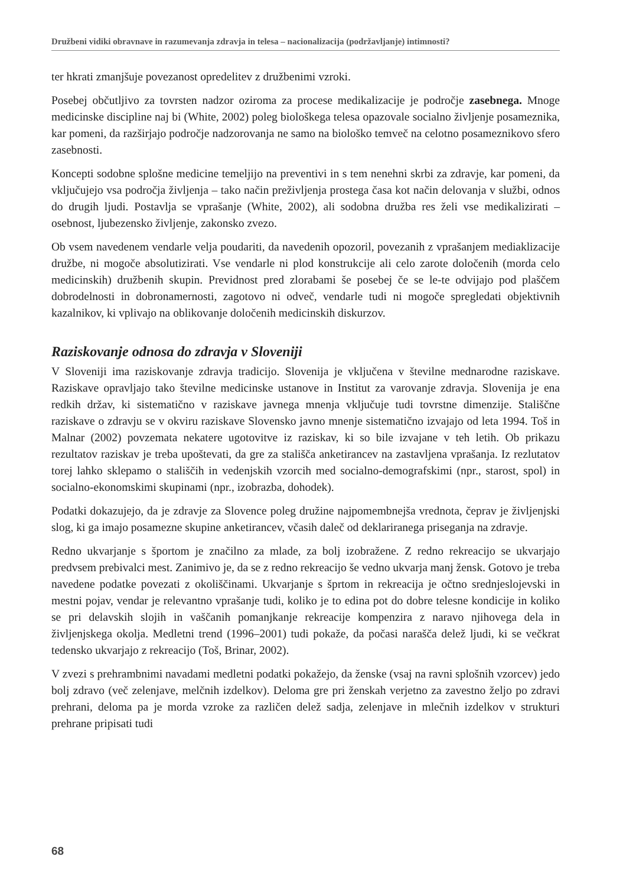Družbeni vidiki obravnave in razumevanja zdravja in telesa – nacionalizacija (podržavljanje) intimnosti?
ter hkrati zmanjšuje povezanost opredelitev z družbenimi vzroki.
Posebej občutljivo za tovrsten nadzor oziroma za procese medikalizacije je področje zasebnega. Mnoge medicinske discipline naj bi (White, 2002) poleg biološkega telesa opazovale socialno življenje posameznika, kar pomeni, da razširjajo področje nadzorovanja ne samo na biološko temveč na celotno posameznikovo sfero zasebnosti.
Koncepti sodobne splošne medicine temeljijo na preventivi in s tem nenehni skrbi za zdravje, kar pomeni, da vključujejo vsa področja življenja – tako način preživljenja prostega časa kot način delovanja v službi, odnos do drugih ljudi. Postavlja se vprašanje (White, 2002), ali sodobna družba res želi vse medikalizirati – osebnost, ljubezensko življenje, zakonsko zvezo.
Ob vsem navedenem vendarle velja poudariti, da navedenih opozoril, povezanih z vprašanjem mediaklizacije družbe, ni mogoče absolutizirati. Vse vendarle ni plod konstrukcije ali celo zarote določenih (morda celo medicinskih) družbenih skupin. Previdnost pred zlorabami še posebej če se le-te odvijajo pod plaščem dobrodelnosti in dobronamernosti, zagotovo ni odveč, vendarle tudi ni mogoče spregledati objektivnih kazalnikov, ki vplivajo na oblikovanje določenih medicinskih diskurzov.
Raziskovanje odnosa do zdravja v Sloveniji
V Sloveniji ima raziskovanje zdravja tradicijo. Slovenija je vključena v številne mednarodne raziskave. Raziskave opravljajo tako številne medicinske ustanove in Institut za varovanje zdravja. Slovenija je ena redkih držav, ki sistematično v raziskave javnega mnenja vključuje tudi tovrstne dimenzije. Stališčne raziskave o zdravju se v okviru raziskave Slovensko javno mnenje sistematično izvajajo od leta 1994. Toš in Malnar (2002) povzemata nekatere ugotovitve iz raziskav, ki so bile izvajane v teh letih. Ob prikazu rezultatov raziskav je treba upoštevati, da gre za stališča anketirancev na zastavljena vprašanja. Iz rezlutatov torej lahko sklepamo o stališčih in vedenjskih vzorcih med socialno-demografskimi (npr., starost, spol) in socialno-ekonomskimi skupinami (npr., izobrazba, dohodek).
Podatki dokazujejo, da je zdravje za Slovence poleg družine najpomembnejša vrednota, čeprav je življenjski slog, ki ga imajo posamezne skupine anketirancev, včasih daleč od deklariranega priseganja na zdravje.
Redno ukvarjanje s športom je značilno za mlade, za bolj izobražene. Z redno rekreacijo se ukvarjajo predvsem prebivalci mest. Zanimivo je, da se z redno rekreacijo še vedno ukvarja manj žensk. Gotovo je treba navedene podatke povezati z okoliščinami. Ukvarjanje s šprtom in rekreacija je očtno srednjeslojevski in mestni pojav, vendar je relevantno vprašanje tudi, koliko je to edina pot do dobre telesne kondicije in koliko se pri delavskih slojih in vaščanih pomanjkanje rekreacije kompenzira z naravo njihovega dela in življenjskega okolja. Medletni trend (1996–2001) tudi pokaže, da počasi narašča delež ljudi, ki se večkrat tedensko ukvarjajo z rekreacijo (Toš, Brinar, 2002).
V zvezi s prehrambnimi navadami medletni podatki pokažejo, da ženske (vsaj na ravni splošnih vzorcev) jedo bolj zdravo (več zelenjave, melčnih izdelkov). Deloma gre pri ženskah verjetno za zavestno željo po zdravi prehrani, deloma pa je morda vzroke za različen delež sadja, zelenjave in mlečnih izdelkov v strukturi prehrane pripisati tudi
68